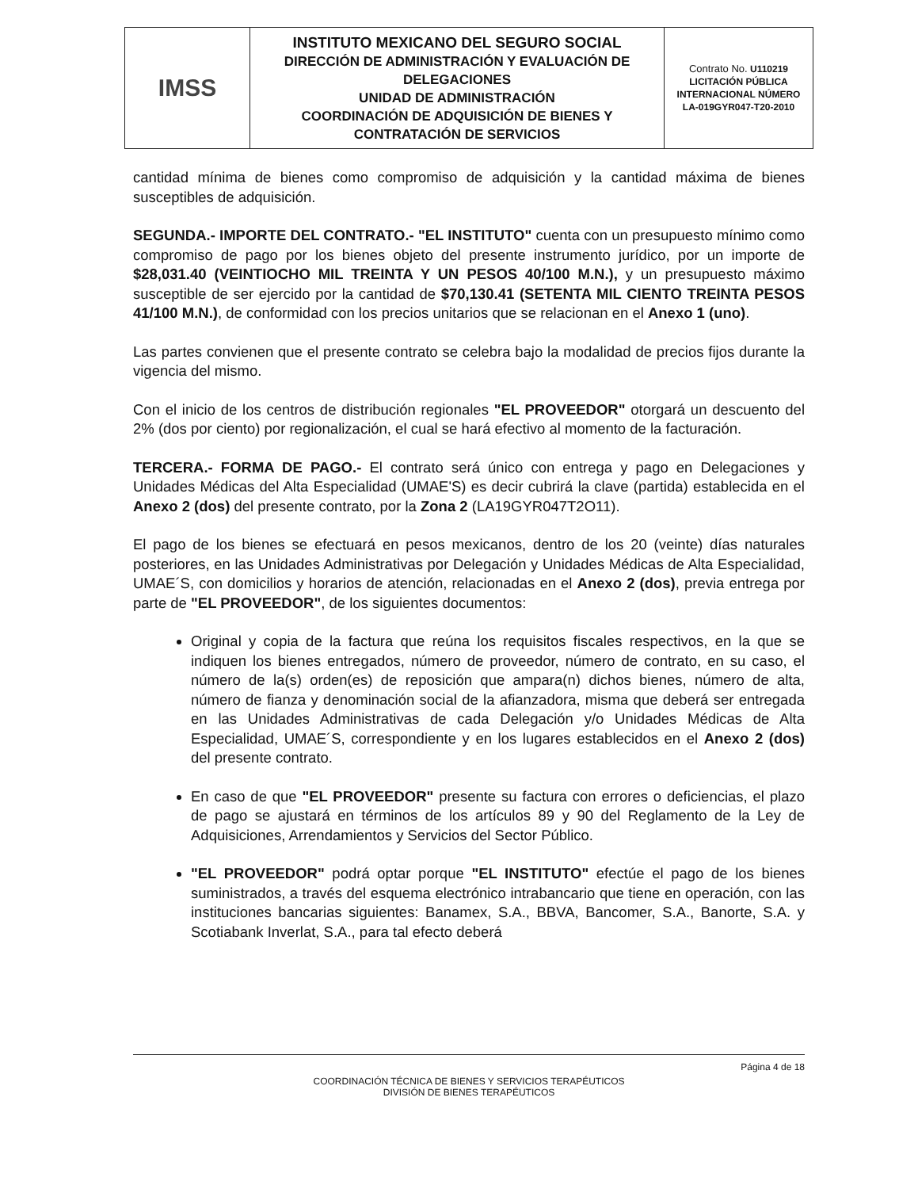| IMSS | INSTITUTO MEXICANO DEL SEGURO SOCIAL DIRECCIÓN DE ADMINISTRACIÓN Y EVALUACIÓN DE DELEGACIONES UNIDAD DE ADMINISTRACIÓN COORDINACIÓN DE ADQUISICIÓN DE BIENES Y CONTRATACIÓN DE SERVICIOS | Contrato No. U110219 LICITACIÓN PÚBLICA INTERNACIONAL NÚMERO LA-019GYR047-T20-2010 |
cantidad mínima de bienes como compromiso de adquisición y la cantidad máxima de bienes susceptibles de adquisición.
SEGUNDA.- IMPORTE DEL CONTRATO.- "EL INSTITUTO" cuenta con un presupuesto mínimo como compromiso de pago por los bienes objeto del presente instrumento jurídico, por un importe de $28,031.40 (VEINTIOCHO MIL TREINTA Y UN PESOS 40/100 M.N.), y un presupuesto máximo susceptible de ser ejercido por la cantidad de $70,130.41 (SETENTA MIL CIENTO TREINTA PESOS 41/100 M.N.), de conformidad con los precios unitarios que se relacionan en el Anexo 1 (uno).
Las partes convienen que el presente contrato se celebra bajo la modalidad de precios fijos durante la vigencia del mismo.
Con el inicio de los centros de distribución regionales "EL PROVEEDOR" otorgará un descuento del 2% (dos por ciento) por regionalización, el cual se hará efectivo al momento de la facturación.
TERCERA.- FORMA DE PAGO.- El contrato será único con entrega y pago en Delegaciones y Unidades Médicas del Alta Especialidad (UMAE'S) es decir cubrirá la clave (partida) establecida en el Anexo 2 (dos) del presente contrato, por la Zona 2 (LA19GYR047T2O11).
El pago de los bienes se efectuará en pesos mexicanos, dentro de los 20 (veinte) días naturales posteriores, en las Unidades Administrativas por Delegación y Unidades Médicas de Alta Especialidad, UMAE´S, con domicilios y horarios de atención, relacionadas en el Anexo 2 (dos), previa entrega por parte de "EL PROVEEDOR", de los siguientes documentos:
Original y copia de la factura que reúna los requisitos fiscales respectivos, en la que se indiquen los bienes entregados, número de proveedor, número de contrato, en su caso, el número de la(s) orden(es) de reposición que ampara(n) dichos bienes, número de alta, número de fianza y denominación social de la afianzadora, misma que deberá ser entregada en las Unidades Administrativas de cada Delegación y/o Unidades Médicas de Alta Especialidad, UMAE´S, correspondiente y en los lugares establecidos en el Anexo 2 (dos) del presente contrato.
En caso de que "EL PROVEEDOR" presente su factura con errores o deficiencias, el plazo de pago se ajustará en términos de los artículos 89 y 90 del Reglamento de la Ley de Adquisiciones, Arrendamientos y Servicios del Sector Público.
"EL PROVEEDOR" podrá optar porque "EL INSTITUTO" efectúe el pago de los bienes suministrados, a través del esquema electrónico intrabancario que tiene en operación, con las instituciones bancarias siguientes: Banamex, S.A., BBVA, Bancomer, S.A., Banorte, S.A. y Scotiabank Inverlat, S.A., para tal efecto deberá
Página 4 de 18
COORDINACIÓN TÉCNICA DE BIENES Y SERVICIOS TERAPÉUTICOS
DIVISIÓN DE BIENES TERAPÉUTICOS